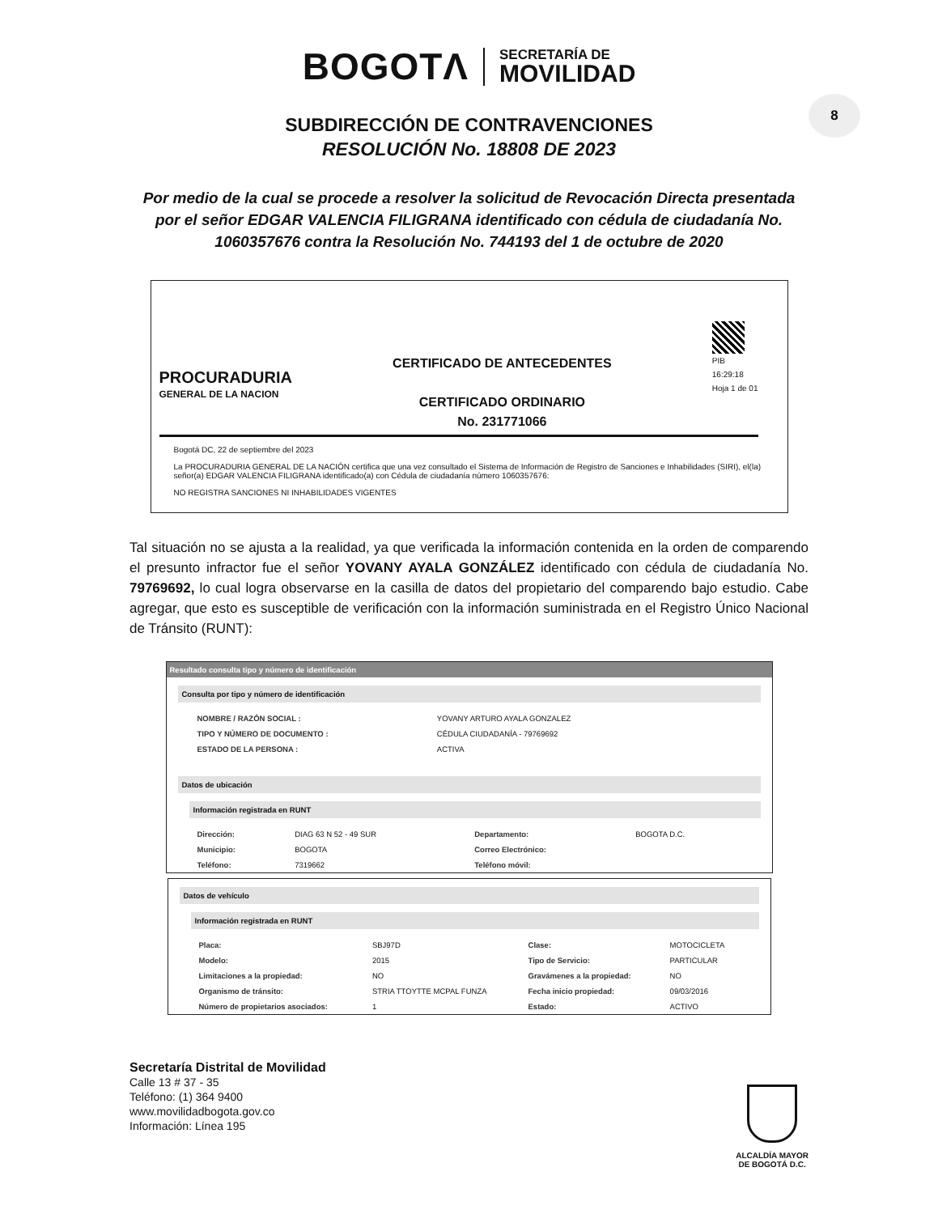BOGOTΛ
SECRETARÍA DE
MOVILIDAD
8
SUBDIRECCIÓN DE CONTRAVENCIONES
RESOLUCIÓN No. 18808 DE 2023
Por medio de la cual se procede a resolver la solicitud de Revocación Directa presentada por el señor EDGAR VALENCIA FILIGRANA identificado con cédula de ciudadanía No. 1060357676 contra la Resolución No. 744193 del 1 de octubre de 2020
PROCURADURIA
GENERAL DE LA NACION
CERTIFICADO DE ANTECEDENTES
CERTIFICADO ORDINARIO
No. 231771066
PIB
16:29:18
Hoja 1 de 01
Bogotá DC, 22 de septiembre del 2023
La PROCURADURIA GENERAL DE LA NACIÓN certifica que una vez consultado el Sistema de Información de Registro de Sanciones e Inhabilidades (SIRI), el(la) señor(a) EDGAR VALENCIA FILIGRANA identificado(a) con Cédula de ciudadanía número 1060357676:
NO REGISTRA SANCIONES NI INHABILIDADES VIGENTES
Tal situación no se ajusta a la realidad, ya que verificada la información contenida en la orden de comparendo el presunto infractor fue el señor YOVANY AYALA GONZÁLEZ identificado con cédula de ciudadanía No. 79769692, lo cual logra observarse en la casilla de datos del propietario del comparendo bajo estudio. Cabe agregar, que esto es susceptible de verificación con la información suministrada en el Registro Único Nacional de Tránsito (RUNT):
Resultado consulta tipo y número de identificación
Consulta por tipo y número de identificación
| NOMBRE / RAZÓN SOCIAL : | YOVANY ARTURO AYALA GONZALEZ |
| TIPO Y NÚMERO DE DOCUMENTO : | CÉDULA CIUDADANÍA - 79769692 |
| ESTADO DE LA PERSONA : | ACTIVA |
Datos de ubicación
Información registrada en RUNT
| Dirección: | DIAG 63 N 52 - 49 SUR | Departamento: | BOGOTA D.C. |
| Municipio: | BOGOTA | Correo Electrónico: | |
| Teléfono: | 7319662 | Teléfono móvil: | |
Datos de vehículo
Información registrada en RUNT
| Placa: | SBJ97D | Clase: | MOTOCICLETA |
| Modelo: | 2015 | Tipo de Servicio: | PARTICULAR |
| Limitaciones a la propiedad: | NO | Gravámenes a la propiedad: | NO |
| Organismo de tránsito: | STRIA TTOYTTE MCPAL FUNZA | Fecha inicio propiedad: | 09/03/2016 |
| Número de propietarios asociados: | 1 | Estado: | ACTIVO |
Secretaría Distrital de Movilidad
Calle 13 # 37 - 35
Teléfono: (1) 364 9400
www.movilidadbogota.gov.co
Información: Línea 195
ALCALDÍA MAYOR
DE BOGOTÁ D.C.